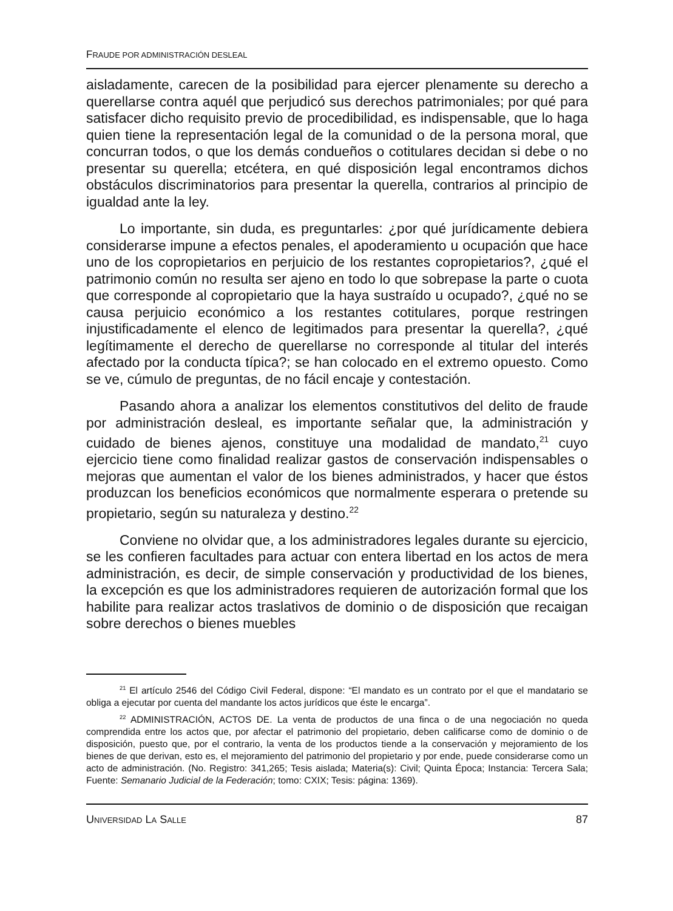FRAUDE POR ADMINISTRACIÓN DESLEAL
aisladamente, carecen de la posibilidad para ejercer plenamente su derecho a querellarse contra aquél que perjudicó sus derechos patrimoniales; por qué para satisfacer dicho requisito previo de procedibilidad, es indispensable, que lo haga quien tiene la representación legal de la comunidad o de la persona moral, que concurran todos, o que los demás condueños o cotitulares decidan si debe o no presentar su querella; etcétera, en qué disposición legal encontramos dichos obstáculos discriminatorios para presentar la querella, contrarios al principio de igualdad ante la ley.
Lo importante, sin duda, es preguntarles: ¿por qué jurídicamente debiera considerarse impune a efectos penales, el apoderamiento u ocupación que hace uno de los copropietarios en perjuicio de los restantes copropietarios?, ¿qué el patrimonio común no resulta ser ajeno en todo lo que sobrepase la parte o cuota que corresponde al copropietario que la haya sustraído u ocupado?, ¿qué no se causa perjuicio económico a los restantes cotitulares, porque restringen injustificadamente el elenco de legitimados para presentar la querella?, ¿qué legítimamente el derecho de querellarse no corresponde al titular del interés afectado por la conducta típica?; se han colocado en el extremo opuesto. Como se ve, cúmulo de preguntas, de no fácil encaje y contestación.
Pasando ahora a analizar los elementos constitutivos del delito de fraude por administración desleal, es importante señalar que, la administración y cuidado de bienes ajenos, constituye una modalidad de mandato,<sup>21</sup> cuyo ejercicio tiene como finalidad realizar gastos de conservación indispensables o mejoras que aumentan el valor de los bienes administrados, y hacer que éstos produzcan los beneficios económicos que normalmente esperara o pretende su propietario, según su naturaleza y destino.<sup>22</sup>
Conviene no olvidar que, a los administradores legales durante su ejercicio, se les confieren facultades para actuar con entera libertad en los actos de mera administración, es decir, de simple conservación y productividad de los bienes, la excepción es que los administradores requieren de autorización formal que los habilite para realizar actos traslativos de dominio o de disposición que recaigan sobre derechos o bienes muebles
<sup>21</sup> El artículo 2546 del Código Civil Federal, dispone: “El mandato es un contrato por el que el mandatario se obliga a ejecutar por cuenta del mandante los actos jurídicos que éste le encarga”.
<sup>22</sup> ADMINISTRACIÓN, ACTOS DE. La venta de productos de una finca o de una negociación no queda comprendida entre los actos que, por afectar el patrimonio del propietario, deben calificarse como de dominio o de disposición, puesto que, por el contrario, la venta de los productos tiende a la conservación y mejoramiento de los bienes de que derivan, esto es, el mejoramiento del patrimonio del propietario y por ende, puede considerarse como un acto de administración. (No. Registro: 341,265; Tesis aislada; Materia(s): Civil; Quinta Época; Instancia: Tercera Sala; Fuente: Semanario Judicial de la Federación; tomo: CXIX; Tesis: página: 1369).
UNIVERSIDAD LA SALLE 87